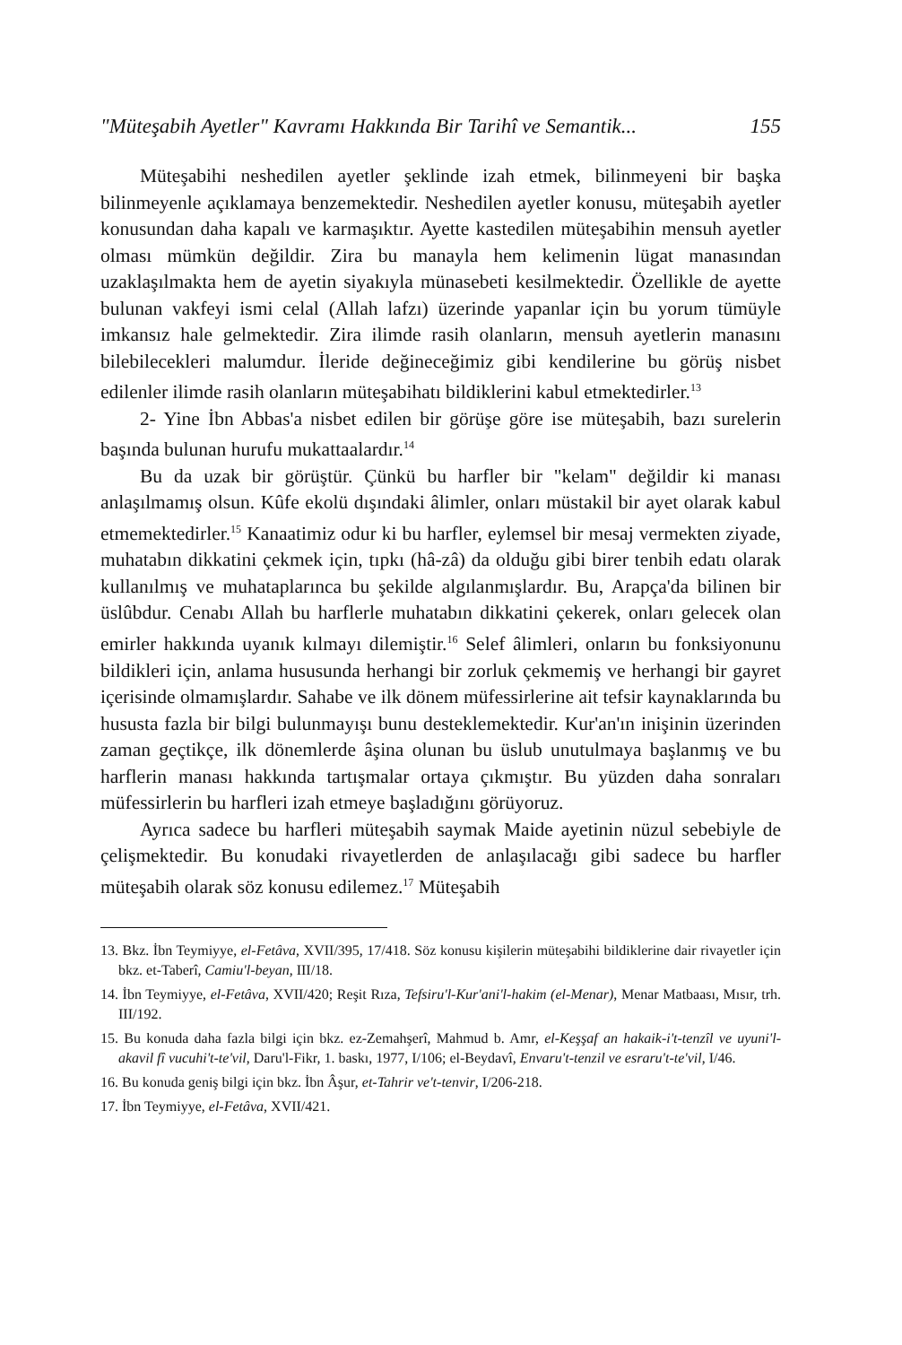"Müteşabih Ayetler" Kavramı Hakkında Bir Tarihî ve Semantik... 155
Müteşabihi neshedilen ayetler şeklinde izah etmek, bilinmeyeni bir başka bilinmeyenle açıklamaya benzemektedir. Neshedilen ayetler konusu, müteşabih ayetler konusundan daha kapalı ve karmaşıktır. Ayette kastedilen müteşabihin mensuh ayetler olması mümkün değildir. Zira bu manayla hem kelimenin lügat manasından uzaklaşılmakta hem de ayetin siyakıyla münasebeti kesilmektedir. Özellikle de ayette bulunan vakfeyi ismi celal (Allah lafzı) üzerinde yapanlar için bu yorum tümüyle imkansız hale gelmektedir. Zira ilimde rasih olanların, mensuh ayetlerin manasını bilebilecekleri malumdur. İleride değineceğimiz gibi kendilerine bu görüş nisbet edilenler ilimde rasih olanların müteşabihatı bildiklerini kabul etmektedirler.<sup>13</sup>
2- Yine İbn Abbas'a nisbet edilen bir görüşe göre ise müteşabih, bazı surelerin başında bulunan hurufu mukattaalardır.<sup>14</sup>
Bu da uzak bir görüştür. Çünkü bu harfler bir "kelam" değildir ki manası anlaşılmamış olsun. Kûfe ekolü dışındaki âlimler, onları müstakil bir ayet olarak kabul etmemektedirler.<sup>15</sup> Kanaatimiz odur ki bu harfler, eylemsel bir mesaj vermekten ziyade, muhatabın dikkatini çekmek için, tıpkı (hâ-zâ) da olduğu gibi birer tenbih edatı olarak kullanılmış ve muhataplarınca bu şekilde algılanmışlardır. Bu, Arapça'da bilinen bir üslûbdur. Cenabı Allah bu harflerle muhatabın dikkatini çekerek, onları gelecek olan emirler hakkında uyanık kılmayı dilemiştir.<sup>16</sup> Selef âlimleri, onların bu fonksiyonunu bildikleri için, anlama hususunda herhangi bir zorluk çekmemiş ve herhangi bir gayret içerisinde olmamışlardır. Sahabe ve ilk dönem müfessirlerine ait tefsir kaynaklarında bu hususta fazla bir bilgi bulunmayışı bunu desteklemektedir. Kur'an'ın inişinin üzerinden zaman geçtikçe, ilk dönemlerde âşina olunan bu üslub unutulmaya başlanmış ve bu harflerin manası hakkında tartışmalar ortaya çıkmıştır. Bu yüzden daha sonraları müfessirlerin bu harfleri izah etmeye başladığını görüyoruz.
Ayrıca sadece bu harfleri müteşabih saymak Maide ayetinin nüzul sebebiyle de çelişmektedir. Bu konudaki rivayetlerden de anlaşılacağı gibi sadece bu harfler müteşabih olarak söz konusu edilemez.<sup>17</sup> Müteşabih
13. Bkz. İbn Teymiyye, el-Fetâva, XVII/395, 17/418. Söz konusu kişilerin müteşabihi bildiklerine dair rivayetler için bkz. et-Taberî, Camiu'l-beyan, III/18.
14. İbn Teymiyye, el-Fetâva, XVII/420; Reşit Rıza, Tefsiru'l-Kur'ani'l-hakim (el-Menar), Menar Matbaası, Mısır, trh. III/192.
15. Bu konuda daha fazla bilgi için bkz. ez-Zemahşerî, Mahmud b. Amr, el-Keşşaf an hakaik-i't-tenzîl ve uyuni'l-akavil fî vucuhi't-te'vil, Daru'l-Fikr, 1. baskı, 1977, I/106; el-Beydavî, Envaru't-tenzil ve esraru't-te'vil, I/46.
16. Bu konuda geniş bilgi için bkz. İbn Âşur, et-Tahrir ve't-tenvir, I/206-218.
17. İbn Teymiyye, el-Fetâva, XVII/421.